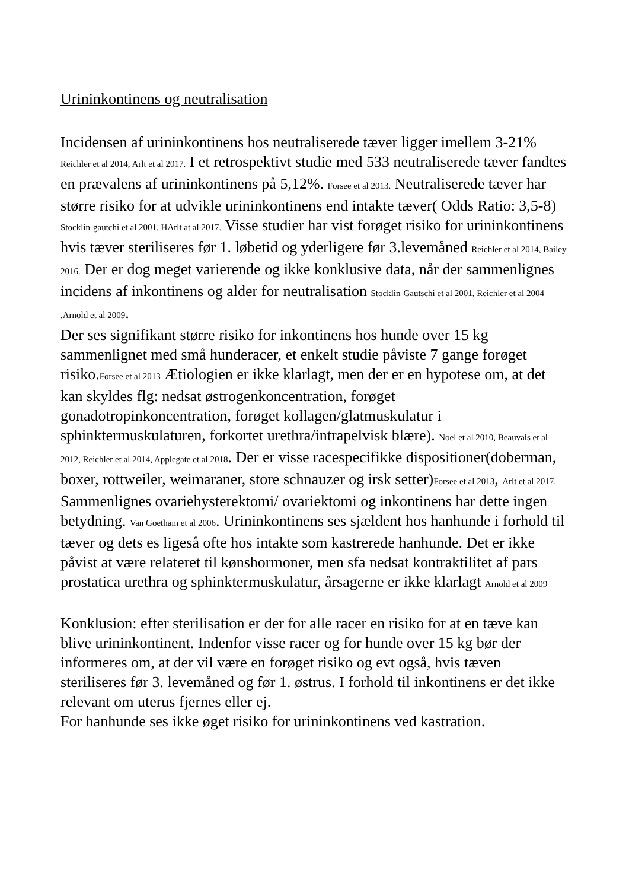Urininkontinens og neutralisation
Incidensen af urininkontinens hos neutraliserede tæver ligger imellem 3-21% Reichler et al 2014, Arlt et al 2017. I et retrospektivt studie med 533 neutraliserede tæver fandtes en prævalens af urininkontinens på 5,12%. Forsee et al 2013. Neutraliserede tæver har større risiko for at udvikle urininkontinens end intakte tæver( Odds Ratio: 3,5-8) Stocklin-gautchi et al 2001, HArlt at al 2017. Visse studier har vist forøget risiko for urininkontinens hvis tæver steriliseres før 1. løbetid og yderligere før 3.levemåned Reichler et al 2014, Bailey 2016. Der er dog meget varierende og ikke konklusive data, når der sammenlignes incidens af inkontinens og alder for neutralisation Stocklin-Gautschi et al 2001, Reichler et al 2004 ,Arnold et al 2009.
Der ses signifikant større risiko for inkontinens hos hunde over 15 kg sammenlignet med små hunderacer, et enkelt studie påviste 7 gange forøget risiko.Forsee et al 2013 Ætiologien er ikke klarlagt, men der er en hypotese om, at det kan skyldes flg: nedsat østrogenkoncentration, forøget gonadotropinkoncentration, forøget kollagen/glatmuskulatur i sphinktermuskulaturen, forkortet urethra/intrapelvisk blære). Noel et al 2010, Beauvais et al 2012, Reichler et al 2014, Applegate et al 2018. Der er visse racespecifikke dispositioner(doberman, boxer, rottweiler, weimaraner, store schnauzer og irsk setter)Forsee et al 2013, Arlt et al 2017. Sammenlignes ovariehysterektomi/ ovariektomi og inkontinens har dette ingen betydning. Van Goetham et al 2006. Urininkontinens ses sjældent hos hanhunde i forhold til tæver og dets es ligeså ofte hos intakte som kastrerede hanhunde. Det er ikke påvist at være relateret til kønshormoner, men sfa nedsat kontraktilitet af pars prostatica urethra og sphinktermuskulatur, årsagerne er ikke klarlagt Arnold et al 2009
Konklusion: efter sterilisation er der for alle racer en risiko for at en tæve kan blive urininkontinent. Indenfor visse racer og for hunde over 15 kg bør der informeres om, at der vil være en forøget risiko og evt også, hvis tæven steriliseres før 3. levemåned og før 1. østrus. I forhold til inkontinens er det ikke relevant om uterus fjernes eller ej.
For hanhunde ses ikke øget risiko for urininkontinens ved kastration.